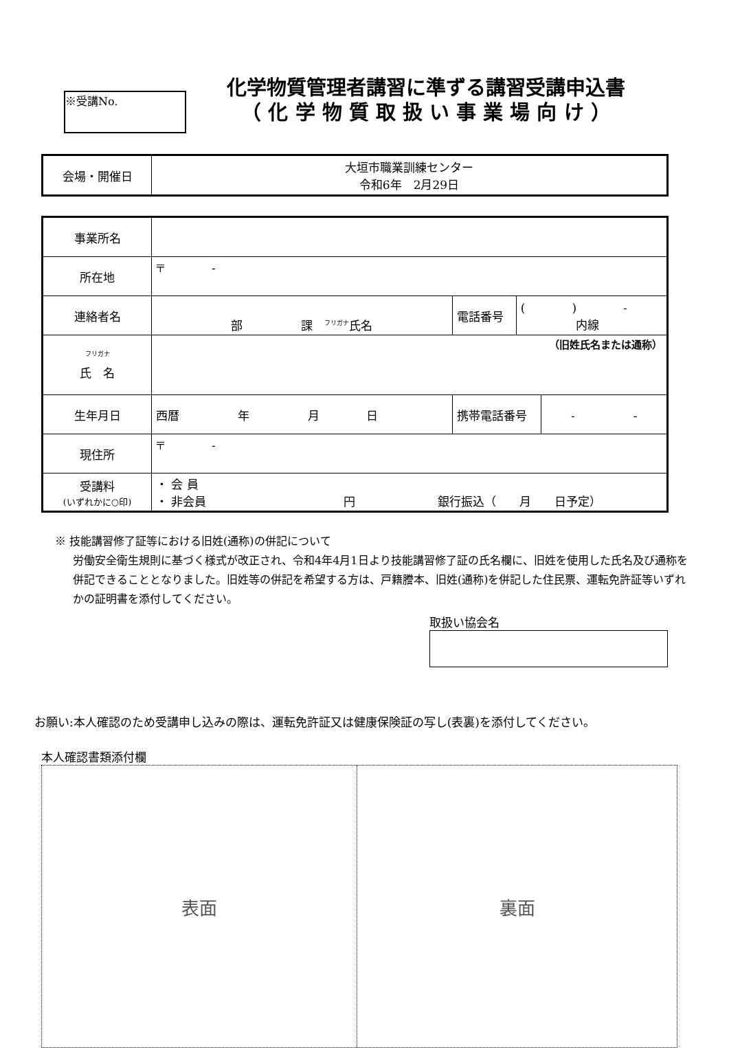※受講No.
化学物質管理者講習に準ずる講習受講申込書
（ 化 学 物 質 取 扱 い 事 業 場 向 け ）
| 会場・開催日 | 大垣市職業訓練センター 令和6年 2月29日 |
| 事業所名 | | | | |
| 所在地 | 〒 - | | | |
| 連絡者名 | 部 課 <sup>フリガナ</sup>氏名 | 電話番号 | ( ) - 内線 | |
| <sup>フリガナ</sup> 氏 名 | （旧姓氏名または通称） | | | |
| 生年月日 | 西暦 年 月 日 | 携帯電話番号 | | - - |
| 現住所 | 〒 - | | | |
| 受講料 (いずれかに○印) | ・ 会 員 ・ 非会員 円 銀行振込（ 月 日予定） | | | |
※ 技能講習修了証等における旧姓(通称)の併記について
労働安全衛生規則に基づく様式が改正され、令和4年4月1日より技能講習修了証の氏名欄に、旧姓を使用した氏名及び通称を併記できることとなりました。旧姓等の併記を希望する方は、戸籍謄本、旧姓(通称)を併記した住民票、運転免許証等いずれかの証明書を添付してください。
取扱い協会名
お願い:本人確認のため受講申し込みの際は、運転免許証又は健康保険証の写し(表裏)を添付してください。
本人確認書類添付欄
表面 裏面